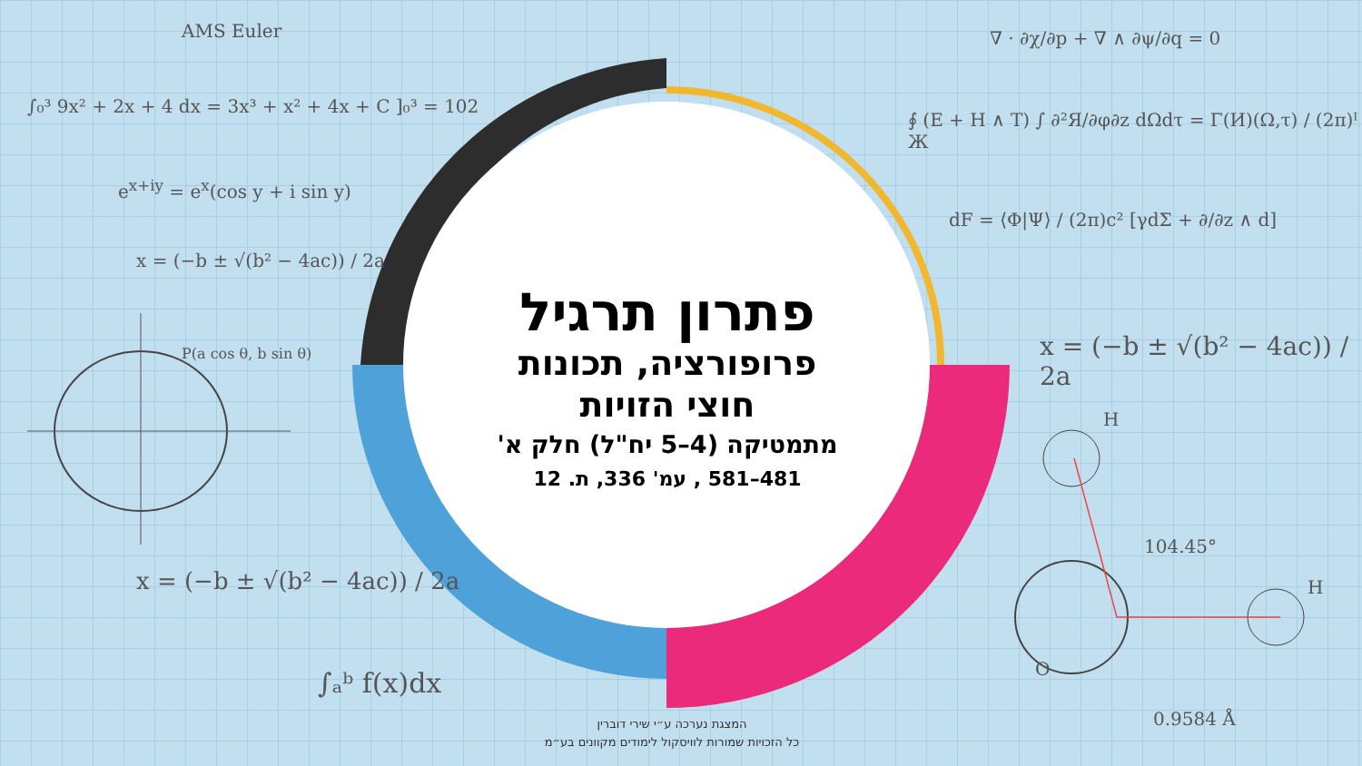AMS Euler
∫₀³ 9x² + 2x + 4 dx = 3x³ + x² + 4x + C ]₀³ = 102
e<sup>x+iy</sup> = e<sup>x</sup>(cos y + i sin y)
x = (−b ± √(b² − 4ac)) / 2a
P(a cos θ, b sin θ)
x = (−b ± √(b² − 4ac)) / 2a
∫ₐᵇ f(x)dx
∇ · ∂χ/∂p + ∇ ∧ ∂ψ/∂q = 0
∮ (E + H ∧ T) ∫ ∂²Я/∂φ∂z dΩdτ = Γ(И)(Ω,τ) / (2π)ᴵ Ж
dF = ⟨Φ|Ψ⟩ / (2π)c² [γdΣ + ∂/∂z ∧ d]
x = (−b ± √(b² − 4ac)) / 2a
H
104.45°
H
O
0.9584 Å
פתרון תרגיל
פרופורציה, תכונות
חוצי הזויות
מתמטיקה (4–5 יח"ל) חלק א'
481–581 , עמ' 336, ת. 12
המצגת נערכה ע״י שירי דוברין
כל הזכויות שמורות לוויסקול לימודים מקוונים בע״מ